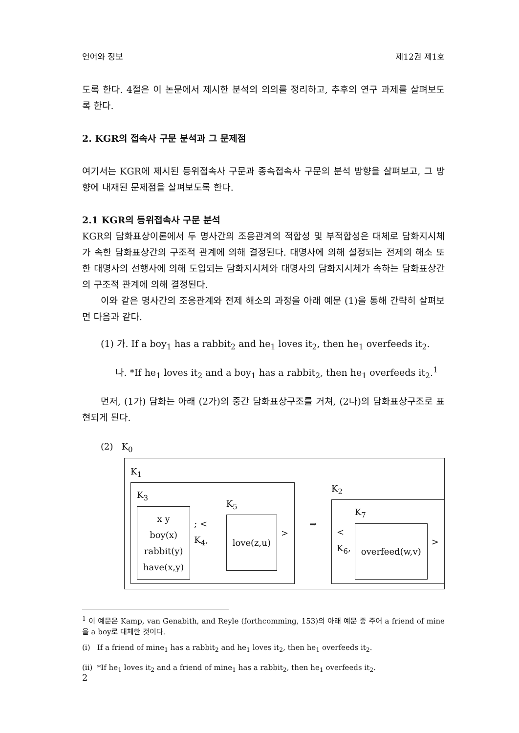언어와 정보 제12권 제1호
도록 한다. 4절은 이 논문에서 제시한 분석의 의의를 정리하고, 추후의 연구 과제를 살펴보도록 한다.
2. KGR의 접속사 구문 분석과 그 문제점
여기서는 KGR에 제시된 등위접속사 구문과 종속접속사 구문의 분석 방향을 살펴보고, 그 방향에 내재된 문제점을 살펴보도록 한다.
2.1 KGR의 등위접속사 구문 분석
KGR의 담화표상이론에서 두 명사간의 조응관계의 적합성 및 부적합성은 대체로 담화지시체가 속한 담화표상간의 구조적 관계에 의해 결정된다. 대명사에 의해 설정되는 전제의 해소 또한 대명사의 선행사에 의해 도입되는 담화지시체와 대명사의 담화지시체가 속하는 담화표상간의 구조적 관계에 의해 결정된다.
이와 같은 명사간의 조응관계와 전제 해소의 과정을 아래 예문 (1)을 통해 간략히 살펴보면 다음과 같다.
(1) 가. If a boy<sub>1</sub> has a rabbit<sub>2</sub> and he<sub>1</sub> loves it<sub>2</sub>, then he<sub>1</sub> overfeeds it<sub>2</sub>.
나. *If he<sub>1</sub> loves it<sub>2</sub> and a boy<sub>1</sub> has a rabbit<sub>2</sub>, then he<sub>1</sub> overfeeds it<sub>2</sub>.<sup>1</sup>
먼저, (1가) 담화는 아래 (2가)의 중간 담화표상구조를 거쳐, (2나)의 담화표상구조로 표현되게 된다.
(2) K<sub>0</sub>
K<sub>1</sub>
K<sub>3</sub>
x y
boy(x)
rabbit(y)
have(x,y)
; < K<sub>4</sub>,
K<sub>5</sub>
love(z,u)
>
⇒
K<sub>2</sub>
< K<sub>6</sub>,
K<sub>7</sub>
overfeed(w,v)
>
<sup>1</sup> 이 예문은 Kamp, van Genabith, and Reyle (forthcomming, 153)의 아래 예문 중 주어 a friend of mine을 a boy로 대체한 것이다.
(i) If a friend of mine<sub>1</sub> has a rabbit<sub>2</sub> and he<sub>1</sub> loves it<sub>2</sub>, then he<sub>1</sub> overfeeds it<sub>2</sub>.
(ii) *If he<sub>1</sub> loves it<sub>2</sub> and a friend of mine<sub>1</sub> has a rabbit<sub>2</sub>, then he<sub>1</sub> overfeeds it<sub>2</sub>.
2